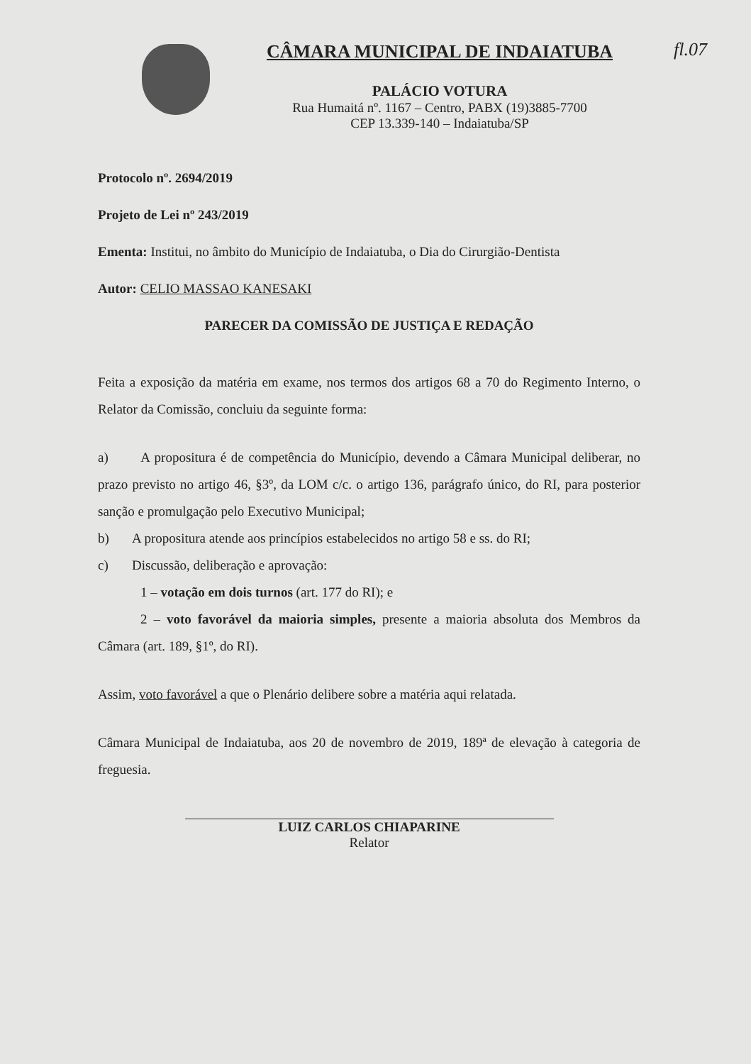fl.07
CÂMARA MUNICIPAL DE INDAIATUBA
PALÁCIO VOTURA
Rua Humaitá nº. 1167 – Centro, PABX (19)3885-7700
CEP 13.339-140 – Indaiatuba/SP
Protocolo nº. 2694/2019
Projeto de Lei nº 243/2019
Ementa: Institui, no âmbito do Município de Indaiatuba, o Dia do Cirurgião-Dentista
Autor: CELIO MASSAO KANESAKI
PARECER DA COMISSÃO DE JUSTIÇA E REDAÇÃO
Feita a exposição da matéria em exame, nos termos dos artigos 68 a 70 do Regimento Interno, o Relator da Comissão, concluiu da seguinte forma:
a) A propositura é de competência do Município, devendo a Câmara Municipal deliberar, no prazo previsto no artigo 46, §3º, da LOM c/c. o artigo 136, parágrafo único, do RI, para posterior sanção e promulgação pelo Executivo Municipal;
b) A propositura atende aos princípios estabelecidos no artigo 58 e ss. do RI;
c) Discussão, deliberação e aprovação:
1 – votação em dois turnos (art. 177 do RI); e
2 – voto favorável da maioria simples, presente a maioria absoluta dos Membros da Câmara (art. 189, §1º, do RI).
Assim, voto favorável a que o Plenário delibere sobre a matéria aqui relatada.
Câmara Municipal de Indaiatuba, aos 20 de novembro de 2019, 189ª de elevação à categoria de freguesia.
LUIZ CARLOS CHIAPARINE
Relator